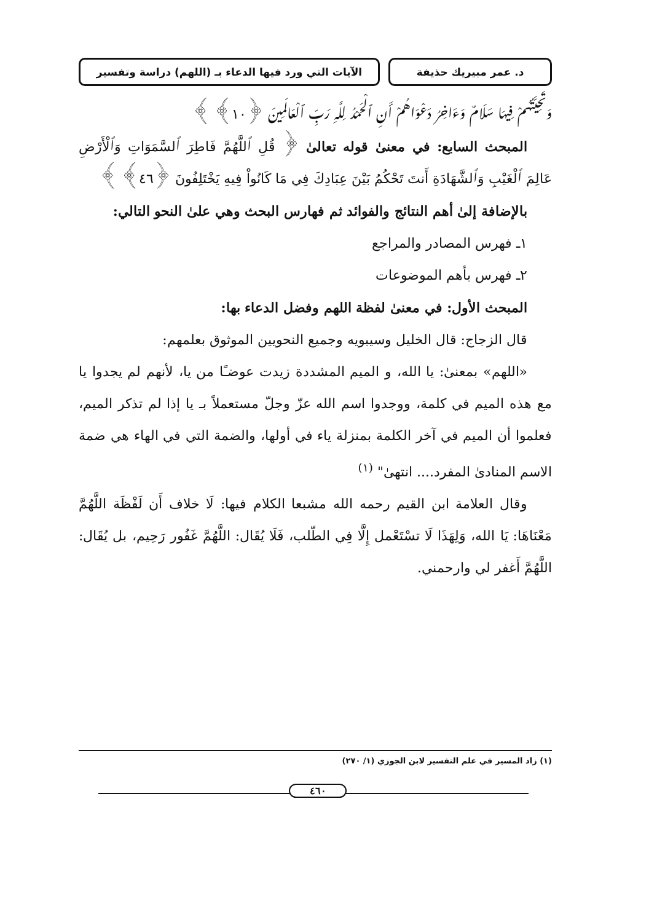د. عمر مبيريك حذيفة الآيات التي ورد فيها الدعاء بـ (اللهم) دراسة وتفسير
وَتَحِيَّتُهُمْ فِيهَا سَلَامٌ وَءَاخِرُ دَعْوَاهُمْ أَنِ ٱلْحَمْدُ لِلَّهِ رَبِّ ٱلْعَالَمِينَ ﴿١٠﴾ ﴾
المبحث السابع: في معنىٰ قوله تعالىٰ ﴿ قُلِ ٱللَّهُمَّ فَاطِرَ ٱلسَّمَوَاتِ وَٱلْأَرْضِ عَالِمَ ٱلْغَيْبِ وَٱلشَّهَادَةِ أَنتَ تَحْكُمُ بَيْنَ عِبَادِكَ فِي مَا كَانُواْ فِيهِ يَخْتَلِفُونَ ﴿٤٦﴾ ﴾
بالإضافة إلىٰ أهم النتائج والفوائد ثم فهارس البحث وهي علىٰ النحو التالي:
١ـ فهرس المصادر والمراجع
٢ـ فهرس بأهم الموضوعات
المبحث الأول: في معنىٰ لفظة اللهم وفضل الدعاء بها:
قال الزجاج: قال الخليل وسيبويه وجميع النحويين الموثوق بعلمهم:
«اللهم» بمعنىٰ: يا الله، و الميم المشددة زيدت عوضـًا من يا، لأنهم لم يجدوا يا مع هذه الميم في كلمة، ووجدوا اسم الله عزّ وجلّ مستعملاً بـ يا إذا لم تذكر الميم، فعلموا أن الميم في آخر الكلمة بمنزلة ياء في أولها، والضمة التي في الهاء هي ضمة الاسم المنادىٰ المفرد.... انتهىٰ" <sup>(١)</sup>
وقال العلامة ابن القيم رحمه الله مشبعا الكلام فيها: لَا خلاف أَن لَفْظَة اللَّهُمَّ مَعْنَاهَا: يَا الله، وَلِهَذَا لَا تسْتَعْمل إِلَّا فِي الطّلب، فَلَا يُقَال: اللَّهُمَّ غَفُور رَحِيم، بل يُقَال: اللَّهُمَّ أَغفر لي وارحمني.
(١) زاد المسير في علم التفسير لابن الجوزي (١/ ٢٧٠)
٤٦٠